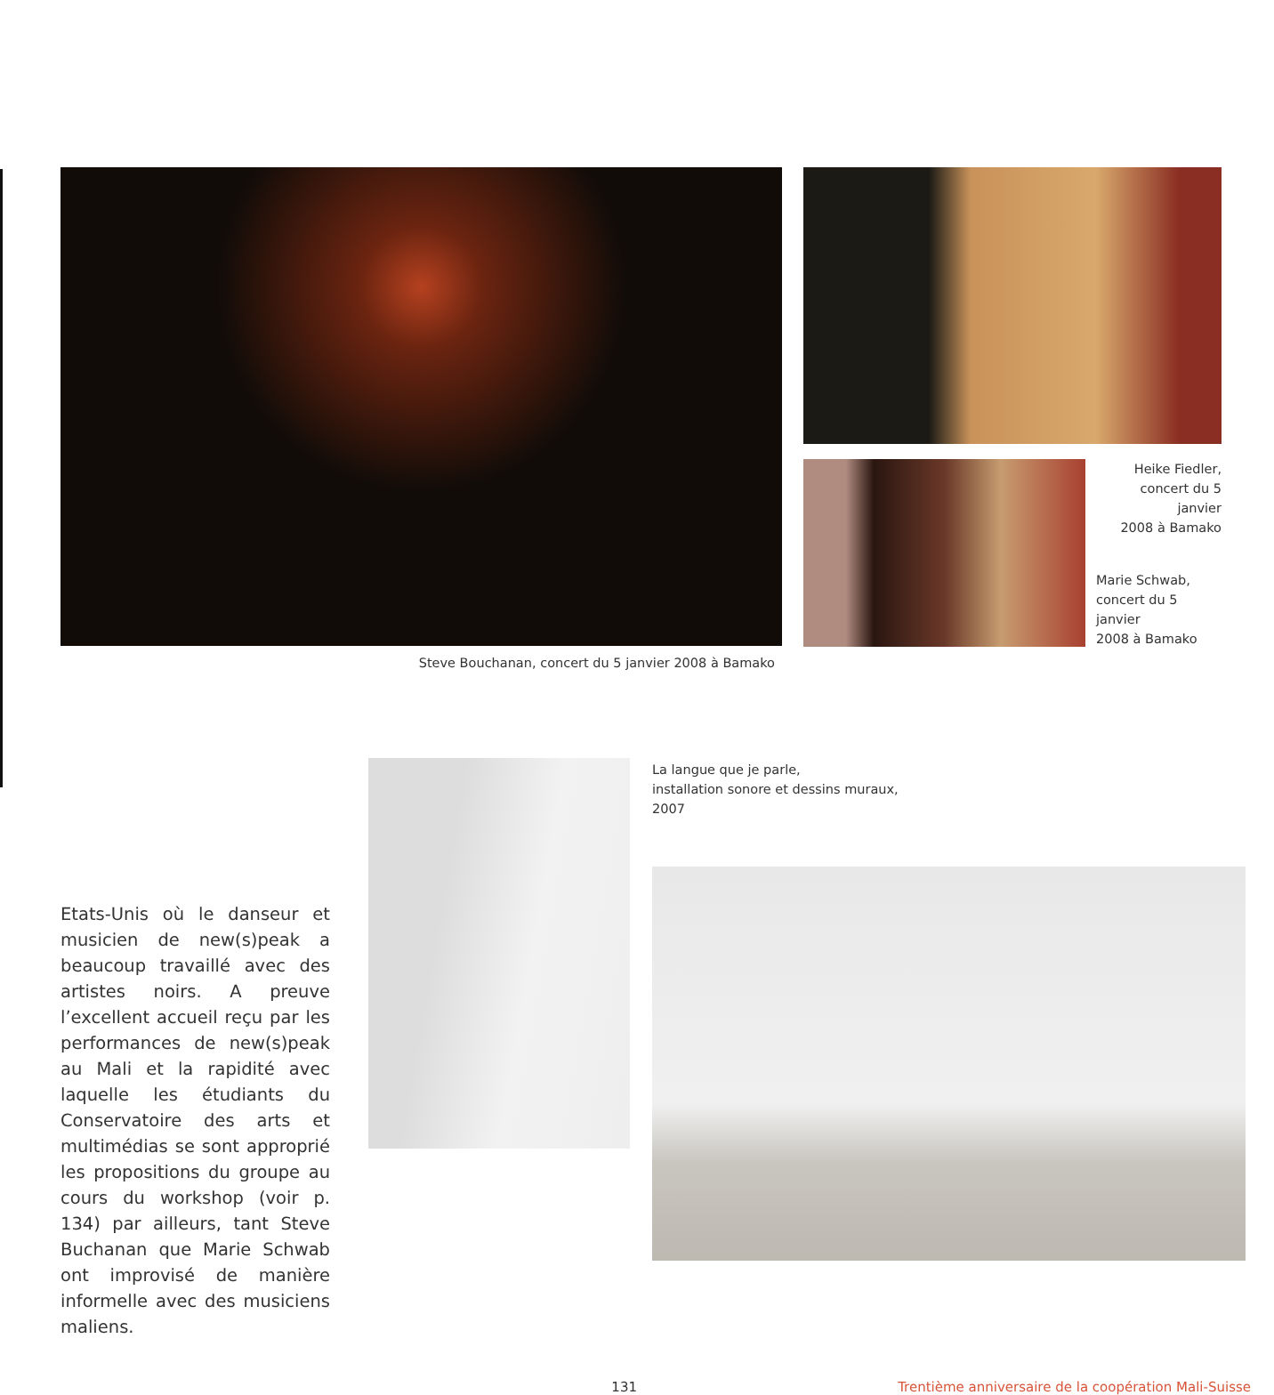Steve Bouchanan, concert du 5 janvier 2008 à Bamako
Heike Fiedler,
concert du 5 janvier
2008 à Bamako
Marie Schwab,
concert du 5 janvier
2008 à Bamako
Etats-Unis où le danseur et musicien de new(s)peak a beaucoup travaillé avec des artistes noirs. A preuve l’excellent accueil reçu par les performances de new(s)peak au Mali et la rapidité avec laquelle les étudiants du Conservatoire des arts et multimédias se sont approprié les propositions du groupe au cours du workshop (voir p. 134) par ailleurs, tant Steve Buchanan que Marie Schwab ont improvisé de manière informelle avec des musiciens maliens.
La langue que je parle,
installation sonore et dessins muraux,
2007
131 Trentième anniversaire de la coopération Mali-Suisse